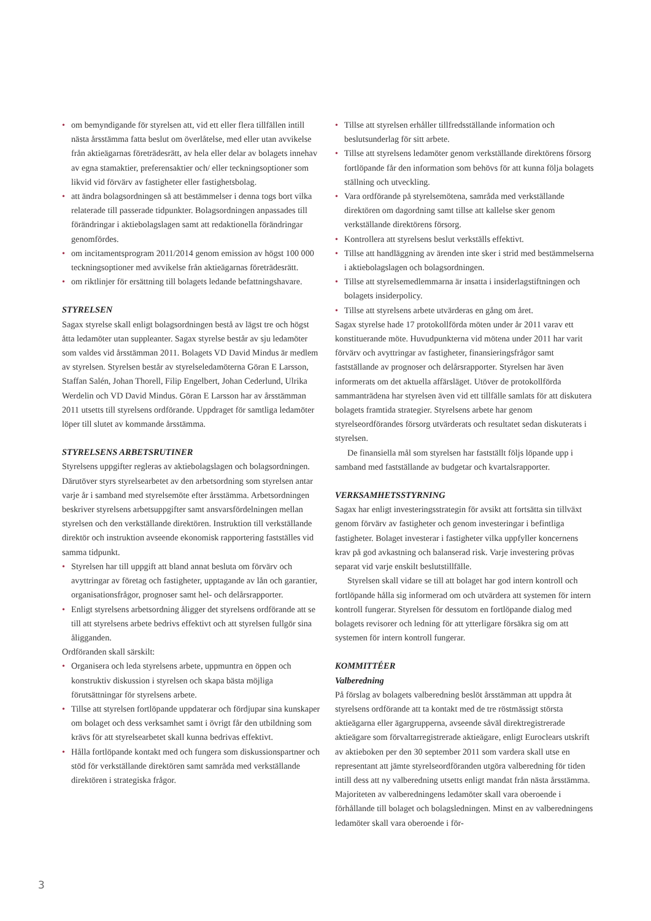• om bemyndigande för styrelsen att, vid ett eller flera tillfällen intill nästa årsstämma fatta beslut om överlåtelse, med eller utan avvikelse från aktieägarnas företrädesrätt, av hela eller delar av bolagets innehav av egna stamaktier, preferensaktier och/ eller teckningsoptioner som likvid vid förvärv av fastigheter eller fastighetsbolag.
• att ändra bolagsordningen så att bestämmelser i denna togs bort vilka relaterade till passerade tidpunkter. Bolagsordningen anpassades till förändringar i aktiebolagslagen samt att redaktionella förändringar genomfördes.
• om incitamentsprogram 2011/2014 genom emission av högst 100 000 teckningsoptioner med avvikelse från aktieägarnas företrädesrätt.
• om riktlinjer för ersättning till bolagets ledande befattningshavare.
STYRELSEN
Sagax styrelse skall enligt bolagsordningen bestå av lägst tre och högst åtta ledamöter utan suppleanter. Sagax styrelse består av sju ledamöter som valdes vid årsstämman 2011. Bolagets VD David Mindus är medlem av styrelsen. Styrelsen består av styrelseledamöterna Göran E Larsson, Staffan Salén, Johan Thorell, Filip Engelbert, Johan Cederlund, Ulrika Werdelin och VD David Mindus. Göran E Larsson har av årsstämman 2011 utsetts till styrelsens ordförande. Uppdraget för samtliga ledamöter löper till slutet av kommande årsstämma.
STYRELSENS ARBETSRUTINER
Styrelsens uppgifter regleras av aktiebolagslagen och bolagsordningen. Därutöver styrs styrelsearbetet av den arbetsordning som styrelsen antar varje år i samband med styrelsemöte efter årsstämma. Arbetsordningen beskriver styrelsens arbetsuppgifter samt ansvarsfördelningen mellan styrelsen och den verkställande direktören. Instruktion till verkställande direktör och instruktion avseende ekonomisk rapportering fastställes vid samma tidpunkt.
• Styrelsen har till uppgift att bland annat besluta om förvärv och avyttringar av företag och fastigheter, upptagande av lån och garantier, organisationsfrågor, prognoser samt hel- och delårsrapporter.
• Enligt styrelsens arbetsordning åligger det styrelsens ordförande att se till att styrelsens arbete bedrivs effektivt och att styrelsen fullgör sina åligganden.
Ordföranden skall särskilt:
• Organisera och leda styrelsens arbete, uppmuntra en öppen och konstruktiv diskussion i styrelsen och skapa bästa möjliga förutsättningar för styrelsens arbete.
• Tillse att styrelsen fortlöpande uppdaterar och fördjupar sina kunskaper om bolaget och dess verksamhet samt i övrigt får den utbildning som krävs för att styrelsearbetet skall kunna bedrivas effektivt.
• Hålla fortlöpande kontakt med och fungera som diskussionspartner och stöd för verkställande direktören samt samråda med verkställande direktören i strategiska frågor.
• Tillse att styrelsen erhåller tillfredsställande information och beslutsunderlag för sitt arbete.
• Tillse att styrelsens ledamöter genom verkställande direktörens försorg fortlöpande får den information som behövs för att kunna följa bolagets ställning och utveckling.
• Vara ordförande på styrelsemötena, samråda med verkställande direktören om dagordning samt tillse att kallelse sker genom verkställande direktörens försorg.
• Kontrollera att styrelsens beslut verkställs effektivt.
• Tillse att handläggning av ärenden inte sker i strid med bestämmelserna i aktiebolagslagen och bolagsordningen.
• Tillse att styrelsemedlemmarna är insatta i insiderlagstiftningen och bolagets insiderpolicy.
• Tillse att styrelsens arbete utvärderas en gång om året.
Sagax styrelse hade 17 protokollförda möten under år 2011 varav ett konstituerande möte. Huvudpunkterna vid mötena under 2011 har varit förvärv och avyttringar av fastigheter, finansieringsfrågor samt fastställande av prognoser och delårsrapporter. Styrelsen har även informerats om det aktuella affärsläget. Utöver de protokollförda sammanträdena har styrelsen även vid ett tillfälle samlats för att diskutera bolagets framtida strategier. Styrelsens arbete har genom styrelseordförandes försorg utvärderats och resultatet sedan diskuterats i styrelsen.
De finansiella mål som styrelsen har fastställt följs löpande upp i samband med fastställande av budgetar och kvartalsrapporter.
VERKSAMHETSSTYRNING
Sagax har enligt investeringsstrategin för avsikt att fortsätta sin tillväxt genom förvärv av fastigheter och genom investeringar i befintliga fastigheter. Bolaget investerar i fastigheter vilka uppfyller koncernens krav på god avkastning och balanserad risk. Varje investering prövas separat vid varje enskilt beslutstillfälle.
Styrelsen skall vidare se till att bolaget har god intern kontroll och fortlöpande hålla sig informerad om och utvärdera att systemen för intern kontroll fungerar. Styrelsen för dessutom en fortlöpande dialog med bolagets revisorer och ledning för att ytterligare försäkra sig om att systemen för intern kontroll fungerar.
KOMMITTÉER
Valberedning
På förslag av bolagets valberedning beslöt årsstämman att uppdra åt styrelsens ordförande att ta kontakt med de tre röstmässigt största aktieägarna eller ägargrupperna, avseende såväl direktregistrerade aktieägare som förvaltarregistrerade aktieägare, enligt Euroclears utskrift av aktieboken per den 30 september 2011 som vardera skall utse en representant att jämte styrelseordföranden utgöra valberedning för tiden intill dess att ny valberedning utsetts enligt mandat från nästa årsstämma. Majoriteten av valberedningens ledamöter skall vara oberoende i förhållande till bolaget och bolagsledningen. Minst en av valberedningens ledamöter skall vara oberoende i för-
3